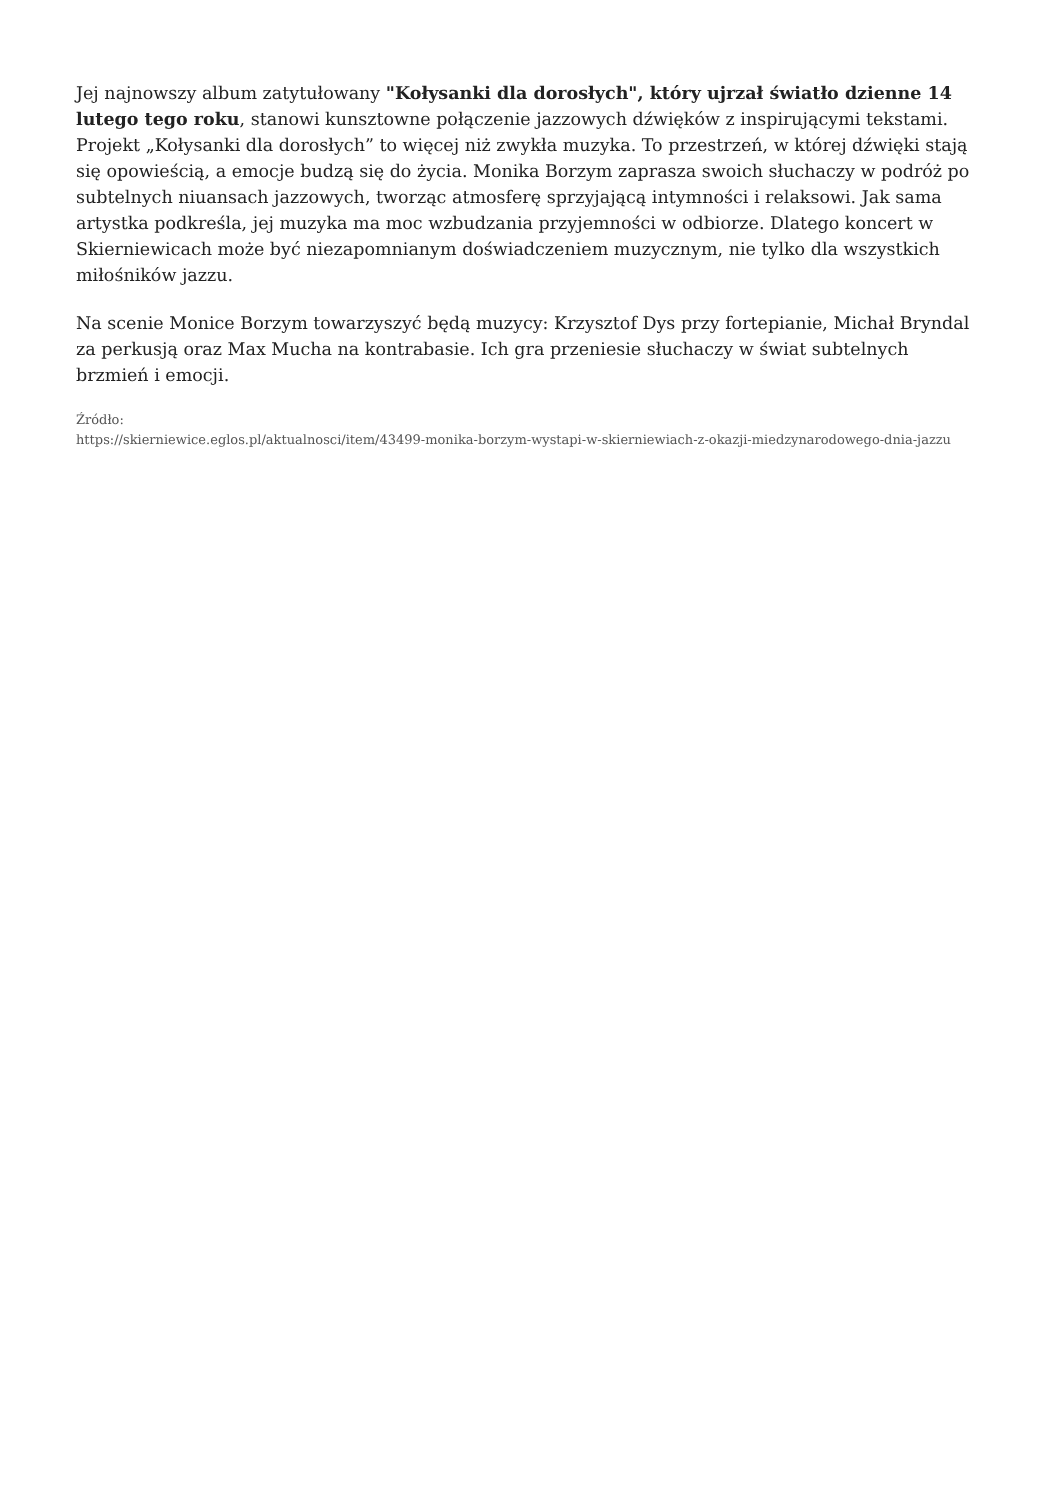Jej najnowszy album zatytułowany "Kołysanki dla dorosłych", który ujrzał światło dzienne 14 lutego tego roku, stanowi kunsztowne połączenie jazzowych dźwięków z inspirującymi tekstami. Projekt „Kołysanki dla dorosłych” to więcej niż zwykła muzyka. To przestrzeń, w której dźwięki stają się opowieścią, a emocje budzą się do życia. Monika Borzym zaprasza swoich słuchaczy w podróż po subtelnych niuansach jazzowych, tworząc atmosferę sprzyjającą intymności i relaksowi. Jak sama artystka podkreśla, jej muzyka ma moc wzbudzania przyjemności w odbiorze. Dlatego koncert w Skierniewicach może być niezapomnianym doświadczeniem muzycznym, nie tylko dla wszystkich miłośników jazzu.
Na scenie Monice Borzym towarzyszyć będą muzycy: Krzysztof Dys przy fortepianie, Michał Bryndal za perkusją oraz Max Mucha na kontrabasie. Ich gra przeniesie słuchaczy w świat subtelnych brzmień i emocji.
Źródło:
https://skierniewice.eglos.pl/aktualnosci/item/43499-monika-borzym-wystapi-w-skierniewiach-z-okazji-miedzynarodowego-dnia-jazzu